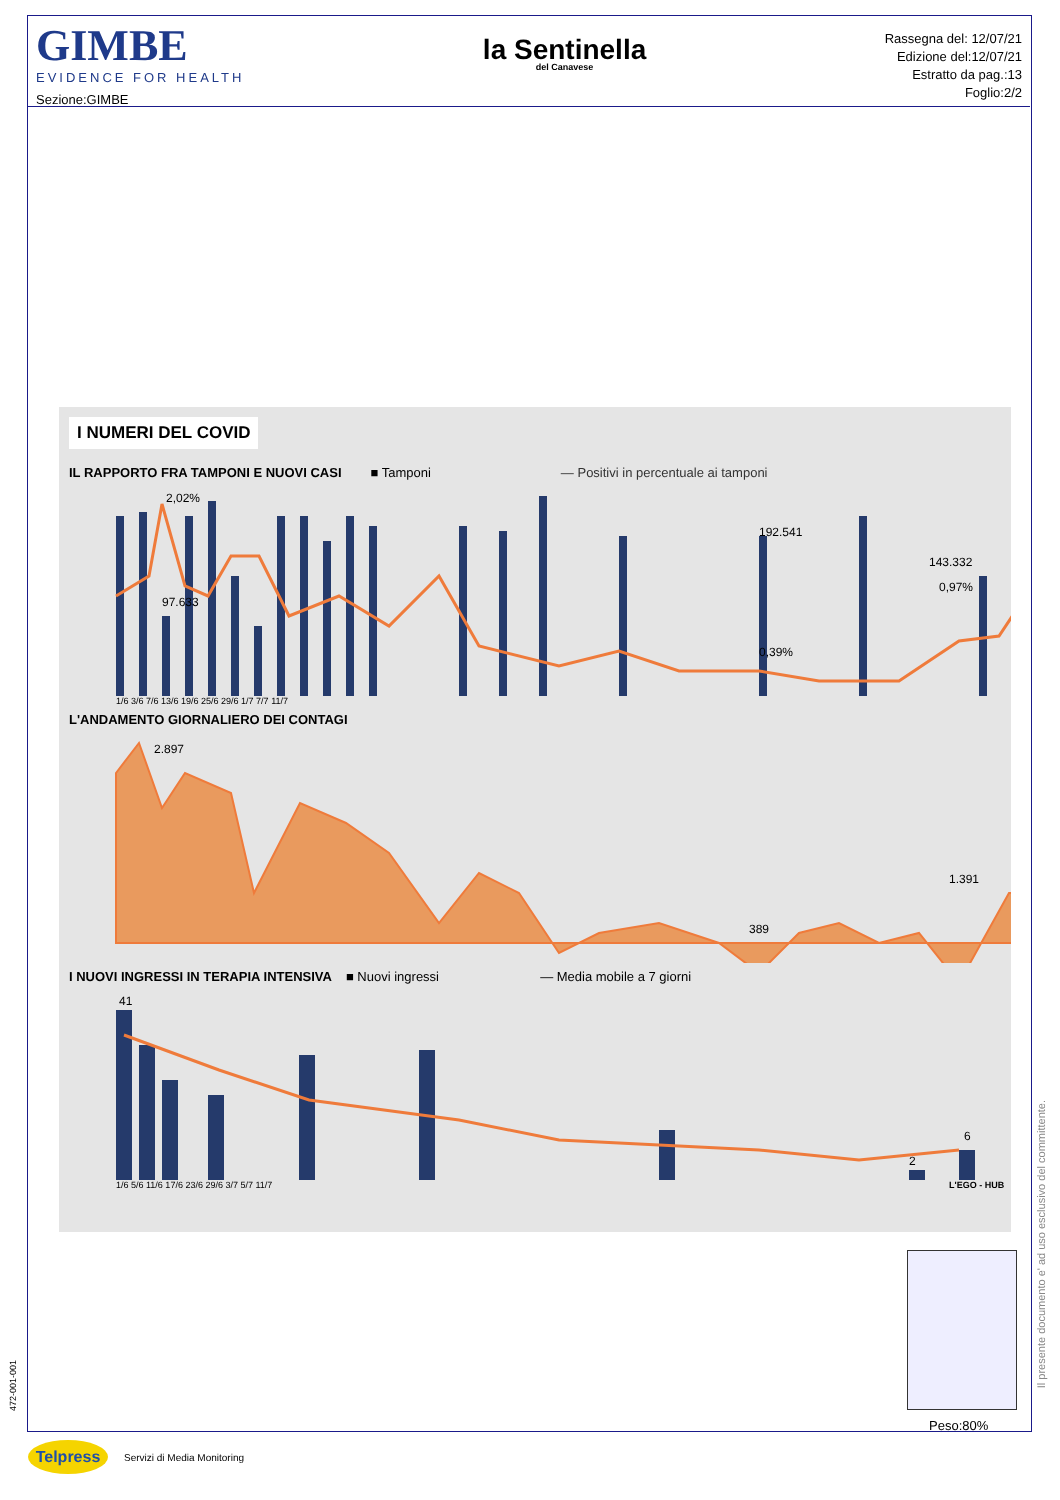GIMBE
EVIDENCE FOR HEALTH
Sezione:GIMBE
la Sentinella
del Canavese
Rassegna del: 12/07/21
Edizione del:12/07/21
Estratto da pag.:13
Foglio:2/2
I NUMERI DEL COVID
IL RAPPORTO FRA TAMPONI E NUOVI CASI ■ Tamponi — Positivi in percentuale ai tamponi
2,02%
97.633
192.541
0,39%
143.332
0,97%
1/6 3/6 7/6 13/6 19/6 25/6 29/6 1/7 7/7 11/7
L'ANDAMENTO GIORNALIERO DEI CONTAGI
2.897
389
1.391
I NUOVI INGRESSI IN TERAPIA INTENSIVA ■ Nuovi ingressi — Media mobile a 7 giorni
41
2
6
1/6 5/6 11/6 17/6 23/6 29/6 3/7 5/7 11/7
L'EGO - HUB
Peso:80%
Il presente documento e' ad uso esclusivo del committente.
472-001-001
Telpress
Servizi di Media Monitoring